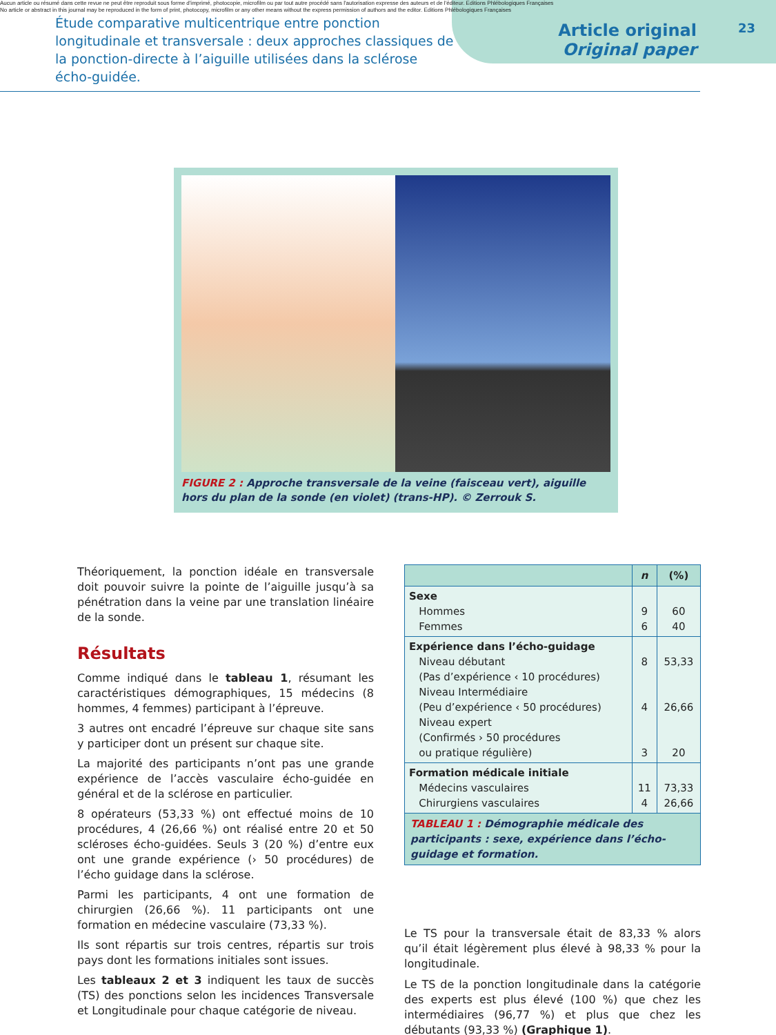Aucun article ou résumé dans cette revue ne peut être reproduit sous forme d'imprimé, photocopie, microfilm ou par tout autre procédé sans l'autorisation expresse des auteurs et de l'éditeur. Editions Phlébologiques Françaises
No article or abstract in this journal may be reproduced in the form of print, photocopy, microfilm or any other means without the express permission of authors and the editor. Editions Phlébologiques Françaises
Étude comparative multicentrique entre ponction longitudinale et transversale : deux approches classiques de la ponction-directe à l’aiguille utilisées dans la sclérose écho-guidée.
Article original
Original paper
23
FIGURE 2 : Approche transversale de la veine (faisceau vert), aiguille hors du plan de la sonde (en violet) (trans-HP). © Zerrouk S.
Théoriquement, la ponction idéale en transversale doit pouvoir suivre la pointe de l’aiguille jusqu’à sa pénétration dans la veine par une translation linéaire de la sonde.
Résultats
Comme indiqué dans le tableau 1, résumant les caractéristiques démographiques, 15 médecins (8 hommes, 4 femmes) participant à l’épreuve.
3 autres ont encadré l’épreuve sur chaque site sans y participer dont un présent sur chaque site.
La majorité des participants n’ont pas une grande expérience de l’accès vasculaire écho-guidée en général et de la sclérose en particulier.
8 opérateurs (53,33 %) ont effectué moins de 10 procédures, 4 (26,66 %) ont réalisé entre 20 et 50 scléroses écho-guidées. Seuls 3 (20 %) d’entre eux ont une grande expérience (› 50 procédures) de l’écho guidage dans la sclérose.
Parmi les participants, 4 ont une formation de chirurgien (26,66 %). 11 participants ont une formation en médecine vasculaire (73,33 %).
Ils sont répartis sur trois centres, répartis sur trois pays dont les formations initiales sont issues.
Les tableaux 2 et 3 indiquent les taux de succès (TS) des ponctions selon les incidences Transversale et Longitudinale pour chaque catégorie de niveau.
| | n | (%) |
| --- | --- | --- |
| Sexe Hommes Femmes | 9 6 | 60 40 |
| Expérience dans l’écho-guidage Niveau débutant (Pas d’expérience ‹ 10 procédures) Niveau Intermédiaire (Peu d’expérience ‹ 50 procédures) Niveau expert (Confirmés › 50 procédures ou pratique régulière) | 8 4 3 | 53,33 26,66 20 |
| Formation médicale initiale Médecins vasculaires Chirurgiens vasculaires | 11 4 | 73,33 26,66 |
TABLEAU 1 : Démographie médicale des participants : sexe, expérience dans l’écho-guidage et formation.
Le TS pour la transversale était de 83,33 % alors qu’il était légèrement plus élevé à 98,33 % pour la longitudinale.
Le TS de la ponction longitudinale dans la catégorie des experts est plus élevé (100 %) que chez les intermédiaires (96,77 %) et plus que chez les débutants (93,33 %) (Graphique 1).